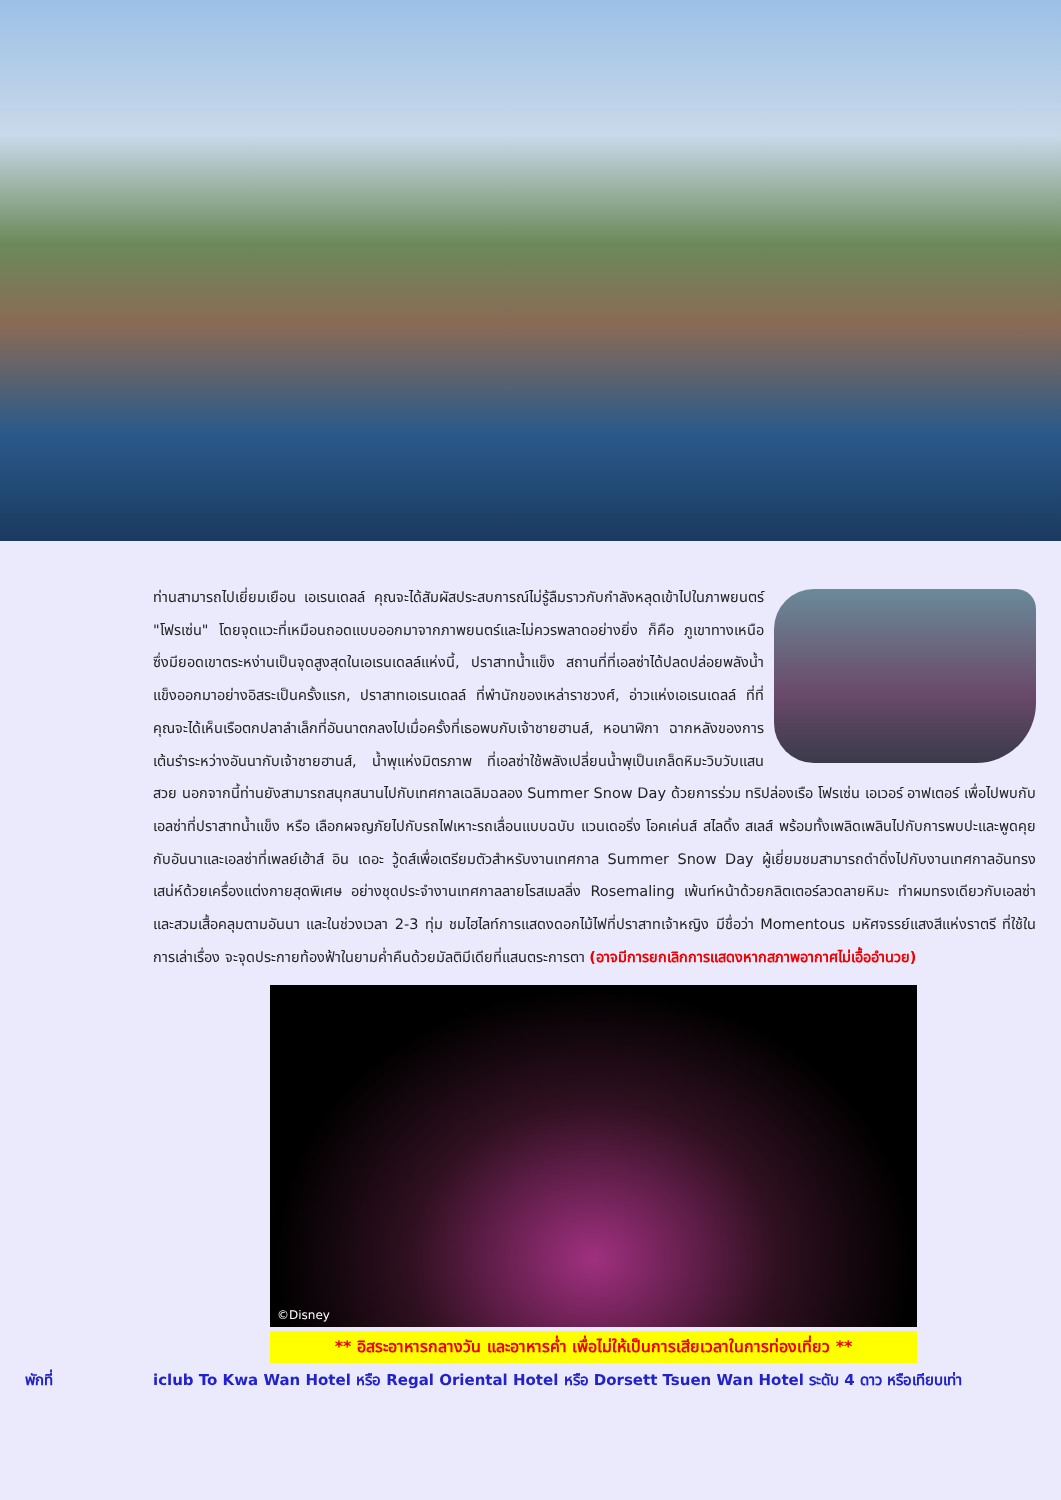ท่านสามารถไปเยี่ยมเยือน เอเรนเดลล์ คุณจะได้สัมผัสประสบการณ์ไม่รู้ลืมราวกับกำลังหลุดเข้าไปในภาพยนตร์ "โฟรเซ่น" โดยจุดแวะที่เหมือนถอดแบบออกมาจากภาพยนตร์และไม่ควรพลาดอย่างยิ่ง ก็คือ ภูเขาทางเหนือ ซึ่งมียอดเขาตระหง่านเป็นจุดสูงสุดในเอเรนเดลล์แห่งนี้, ปราสาทน้ำแข็ง สถานที่ที่เอลซ่าได้ปลดปล่อยพลังน้ำแข็งออกมาอย่างอิสระเป็นครั้งแรก, ปราสาทเอเรนเดลล์ ที่พำนักของเหล่าราชวงศ์, อ่าวแห่งเอเรนเดลล์ ที่ที่คุณจะได้เห็นเรือตกปลาลำเล็กที่อันนาตกลงไปเมื่อครั้งที่เธอพบกับเจ้าชายฮานส์, หอนาฬิกา ฉากหลังของการเต้นรำระหว่างอันนากับเจ้าชายฮานส์, น้ำพุแห่งมิตรภาพ ที่เอลซ่าใช้พลังเปลี่ยนน้ำพุเป็นเกล็ดหิมะวิบวับแสนสวย นอกจากนี้ท่านยังสามารถสนุกสนานไปกับเทศกาลเฉลิมฉลอง Summer Snow Day ด้วยการร่วม ทริปล่องเรือ โฟรเซ่น เอเวอร์ อาฟเตอร์ เพื่อไปพบกับเอลซ่าที่ปราสาทน้ำแข็ง หรือ เลือกผจญภัยไปกับรถไฟเหาะรถเลื่อนแบบฉบับ แวนเดอริ่ง โอคเค่นส์ สไลดิ้ง สเลส์ พร้อมทั้งเพลิดเพลินไปกับการพบปะและพูดคุยกับอันนาและเอลซ่าที่เพลย์เฮ้าส์ อิน เดอะ วู้ดส์เพื่อเตรียมตัวสำหรับงานเทศกาล Summer Snow Day ผู้เยี่ยมชมสามารถดำดิ่งไปกับงานเทศกาลอันทรงเสน่ห์ด้วยเครื่องแต่งกายสุดพิเศษ อย่างชุดประจำงานเทศกาลลายโรสเมลลิ่ง Rosemaling เพ้นท์หน้าด้วยกลิตเตอร์ลวดลายหิมะ ทำผมทรงเดียวกับเอลซ่า และสวมเสื้อคลุมตามอันนา และในช่วงเวลา 2-3 ทุ่ม ชมไฮไลท์การแสดงดอกไม้ไฟที่ปราสาทเจ้าหญิง มีชื่อว่า Momentous มหัศจรรย์แสงสีแห่งราตรี ที่ใช้ในการเล่าเรื่อง จะจุดประกายท้องฟ้าในยามค่ำคืนด้วยมัลติมีเดียที่แสนตระการตา (อาจมีการยกเลิกการแสดงหากสภาพอากาศไม่เอื้ออำนวย)
©Disney
** อิสระอาหารกลางวัน และอาหารค่ำ เพื่อไม่ให้เป็นการเสียเวลาในการท่องเที่ยว **
พักที่ iclub To Kwa Wan Hotel หรือ Regal Oriental Hotel หรือ Dorsett Tsuen Wan Hotel ระดับ 4 ดาว หรือเทียบเท่า